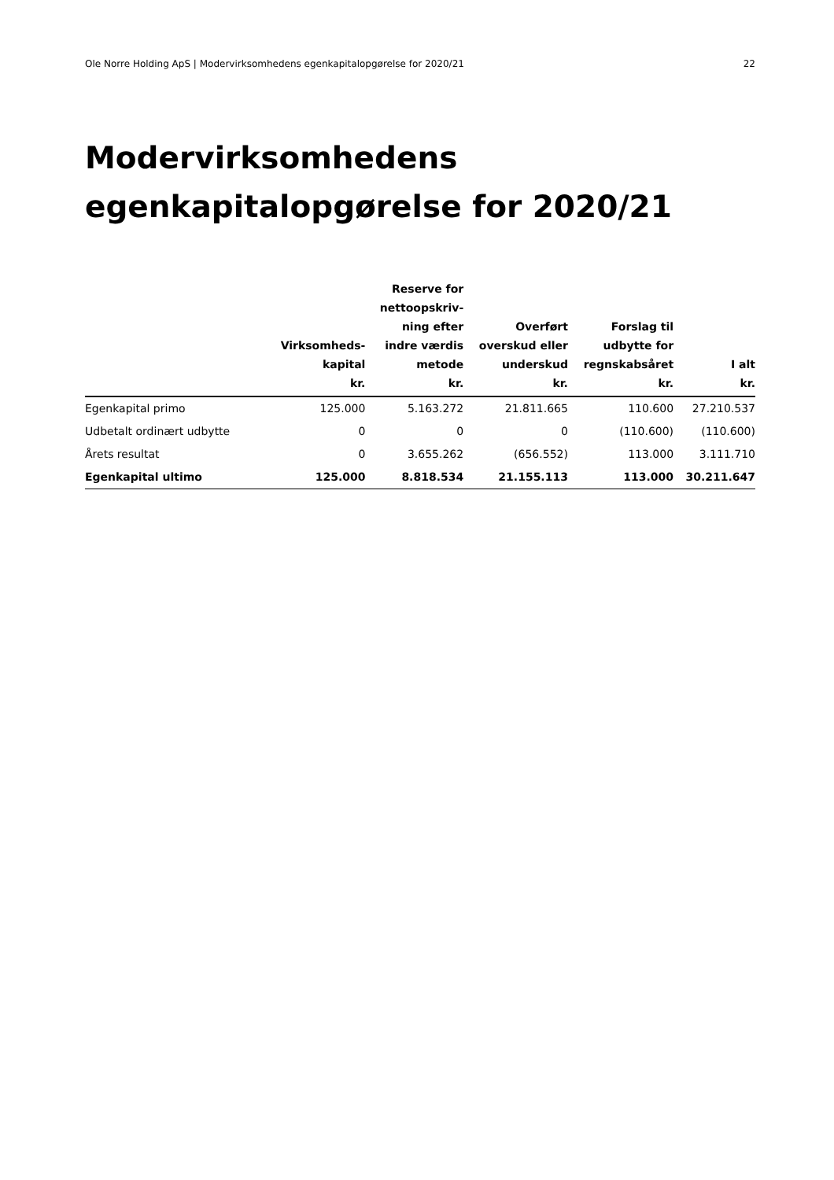Ole Norre Holding ApS | Modervirksomhedens egenkapitalopgørelse for 2020/21 22
Modervirksomhedens
egenkapitalopgørelse for 2020/21
| | Virksomheds- kapital kr. | Reserve for nettoopskriv- ning efter indre værdis metode kr. | Overført overskud eller underskud kr. | Forslag til udbytte for regnskabsåret kr. | I alt kr. |
| --- | --- | --- | --- | --- | --- |
| Egenkapital primo | 125.000 | 5.163.272 | 21.811.665 | 110.600 | 27.210.537 |
| Udbetalt ordinært udbytte | 0 | 0 | 0 | (110.600) | (110.600) |
| Årets resultat | 0 | 3.655.262 | (656.552) | 113.000 | 3.111.710 |
| Egenkapital ultimo | 125.000 | 8.818.534 | 21.155.113 | 113.000 | 30.211.647 |